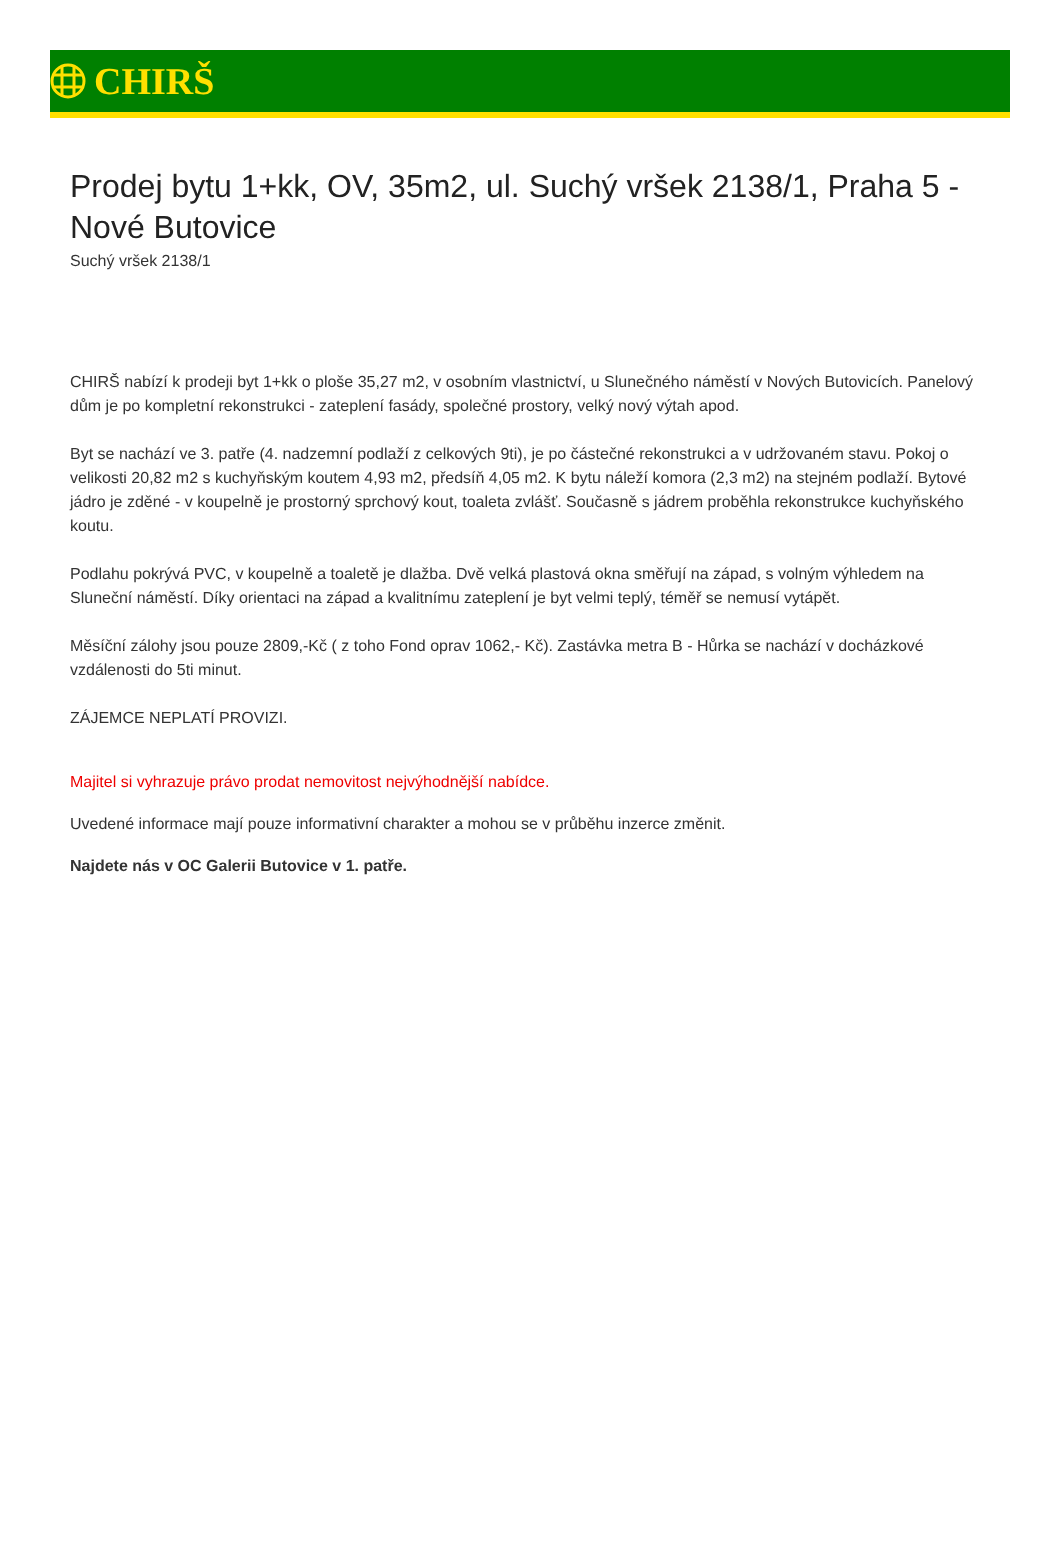CHIRŠ
Prodej bytu 1+kk, OV, 35m2, ul. Suchý vršek 2138/1, Praha 5 - Nové Butovice
Suchý vršek 2138/1
CHIRŠ nabízí k prodeji byt 1+kk o ploše 35,27 m2, v osobním vlastnictví, u Slunečného náměstí v Nových Butovicích. Panelový dům je po kompletní rekonstrukci - zateplení fasády, společné prostory, velký nový výtah apod.
Byt se nachází ve 3. patře (4. nadzemní podlaží z celkových 9ti), je po částečné rekonstrukci a v udržovaném stavu. Pokoj o velikosti 20,82 m2 s kuchyňským koutem 4,93 m2, předsíň 4,05 m2. K bytu náleží komora (2,3 m2) na stejném podlaží. Bytové jádro je zděné - v koupelně je prostorný sprchový kout, toaleta zvlášť. Současně s jádrem proběhla rekonstrukce kuchyňského koutu.
Podlahu pokrývá PVC, v koupelně a toaletě je dlažba. Dvě velká plastová okna směřují na západ, s volným výhledem na Sluneční náměstí. Díky orientaci na západ a kvalitnímu zateplení je byt velmi teplý, téměř se nemusí vytápět.
Měsíční zálohy jsou pouze 2809,-Kč ( z toho Fond oprav 1062,- Kč). Zastávka metra B - Hůrka se nachází v docházkové vzdálenosti do 5ti minut.
ZÁJEMCE NEPLATÍ PROVIZI.
Majitel si vyhrazuje právo prodat nemovitost nejvýhodnější nabídce.
Uvedené informace mají pouze informativní charakter a mohou se v průběhu inzerce změnit.
Najdete nás v OC Galerii Butovice v 1. patře.